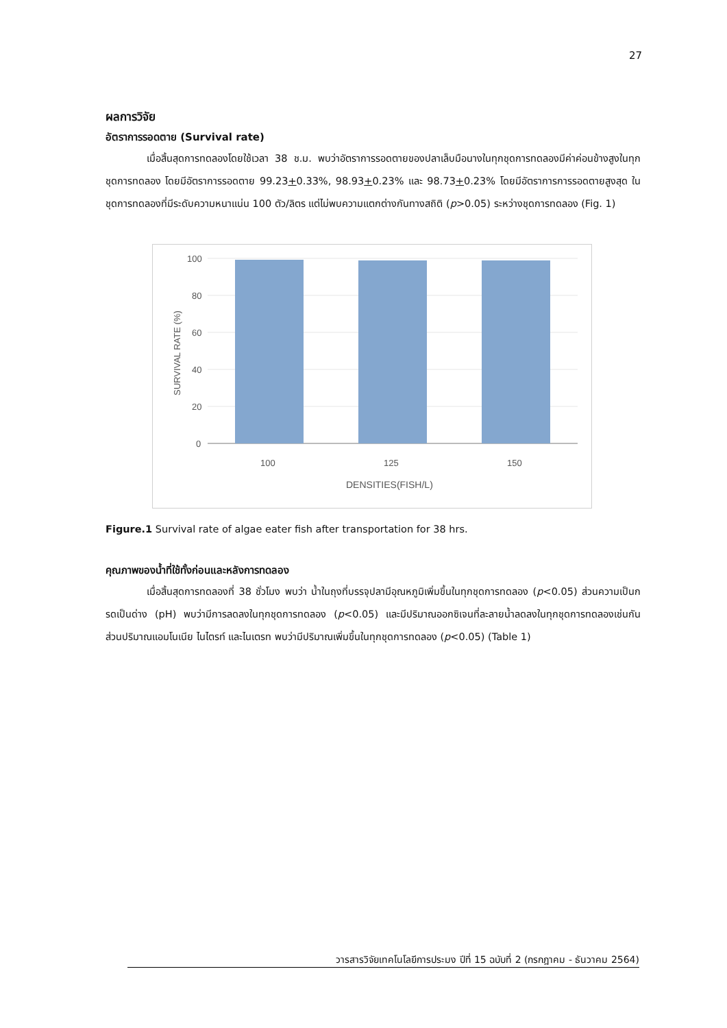27
ผลการวิจัย
อัตราการรอดตาย (Survival rate)
เมื่อสิ้นสุดการทดลองโดยใช้เวลา 38 ช.ม. พบว่าอัตราการรอดตายของปลาเล็บมือนางในทุกชุดการทดลองมีค่าค่อนข้างสูงในทุกชุดการทดลอง โดยมีอัตราการรอดตาย 99.23+0.33%, 98.93+0.23% และ 98.73+0.23% โดยมีอัตราการการรอดตายสูงสุด ในชุดการทดลองที่มีระดับความหนาแน่น 100 ตัว/ลิตร แต่ไม่พบความแตกต่างกันทางสถิติ (p>0.05) ระหว่างชุดการทดลอง (Fig. 1)
100
80
60
40
20
0
100
125
150
DENSITIES(FISH/L)
SURVIVAL RATE (%)
Figure.1 Survival rate of algae eater fish after transportation for 38 hrs.
คุณภาพของน้ำที่ใช้ทั้งก่อนและหลังการทดลอง
เมื่อสิ้นสุดการทดลองที่ 38 ชั่วโมง พบว่า น้ำในถุงที่บรรจุปลามีอุณหภูมิเพิ่มขึ้นในทุกชุดการทดลอง (p<0.05) ส่วนความเป็นกรดเป็นด่าง (pH) พบว่ามีการลดลงในทุกชุดการทดลอง (p<0.05) และมีปริมาณออกซิเจนที่ละลายน้ำลดลงในทุกชุดการทดลองเช่นกัน ส่วนปริมาณแอมโนเนีย ไนไตรท์ และไนเตรท พบว่ามีปริมาณเพิ่มขึ้นในทุกชุดการทดลอง (p<0.05) (Table 1)
วารสารวิจัยเทคโนโลยีการประมง ปีที่ 15 ฉบับที่ 2 (กรกฎาคม - ธันวาคม 2564)